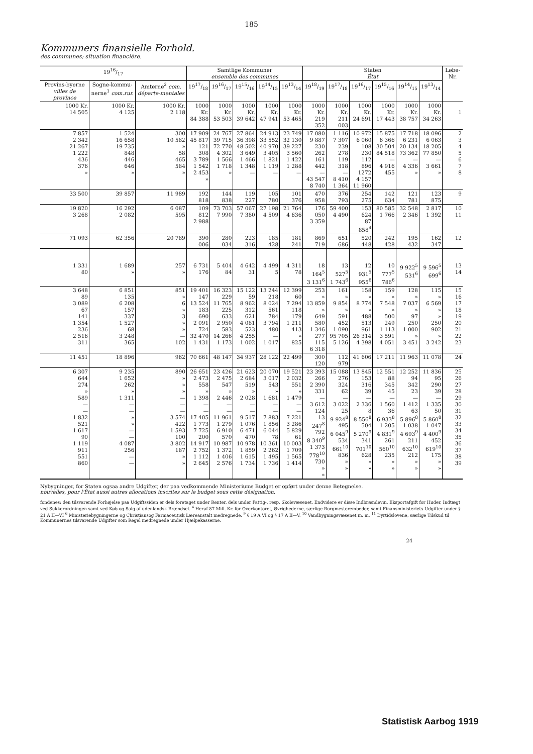185
Kommuners finansielle Forhold.
des communes; situation financière.
| 1916/17 | | | Samtlige Kommuner ensemble des communes | | | | | Staten État | | | | | | Løbe-Nr. |
| --- | --- | --- | --- | --- | --- | --- | --- | --- | --- | --- | --- | --- | --- | --- |
| Provins-byerne villes de province | Sogne-kommu-nerne<sup>1</sup> com.rur. | Amterne<sup>2</sup> com. départe-mentales | 1917/18 | 1916/17 | 1915/16 | 1914/15 | 1913/14 | 1918/19 | 1917/18 | 1916/17 | 1915/16 | 1914/15 | 1913/14 | |
| 1000 Kr. 14 505 | 1000 Kr. 4 125 | 1000 Kr. 2 118 | 1000 Kr. 84 388 | 1000 Kr. 53 503 | 1000 Kr. 39 642 | 1000 Kr. 47 941 | 1000 Kr. 53 465 | 1000 Kr. 219 352 | 1000 Kr. 211 003 | 1000 Kr. 24 691 | 1000 Kr. 17 443 | 1000 Kr. 38 757 | 1000 Kr. 34 263 | 1 |
| 7 857 2 342 21 267 1 222 436 376 » | 1 524 16 658 19 735 848 446 646 » | 300 10 582 » 58 465 584 » | 17 909 45 817 121 308 3 789 1 542 2 453 » | 24 767 39 715 72 770 4 302 1 566 1 718 » | 27 864 36 398 48 502 3 649 1 466 1 348 — | 24 913 33 552 40 970 3 405 1 821 1 119 — | 23 749 32 130 39 227 3 560 1 422 1 288 — | 17 080 9 887 230 262 161 442 — 43 547 8 740 | 1 116 7 307 239 278 119 318 — 8 410 1 364 | 10 972 6 060 108 230 112 896 1272 4 157 11 960 | 15 875 6 366 30 504 84 518 — 4 916 455 | 17 718 6 231 20 134 73 362 — 4 336 » | 18 096 6 063 18 205 77 850 — 3 661 » | 2 3 4 5 6 7 8 |
| 33 500 | 39 857 | 11 989 | 192 818 | 144 838 | 119 227 | 105 780 | 101 376 | 470 958 | 376 793 | 254 275 | 142 634 | 121 781 | 123 875 | 9 |
| 19 820 3 268 | 16 292 2 082 | 6 087 595 | 109 812 2 988 | 73 703 7 990 | 57 067 7 380 | 27 198 4 509 | 21 764 4 636 | 176 050 3 359 | 59 400 4 490 | 153 624 87 858<sup>4</sup> | 80 585 1 766 | 32 548 2 346 | 2 817 1 392 | 10 11 |
| 71 093 | 62 356 | 20 789 | 390 006 | 280 034 | 223 316 | 185 428 | 181 241 | 869 719 | 651 686 | 520 448 | 242 428 | 195 432 | 162 347 | 12 |
| 1 331 80 | 1 689 » | 257 » | 6 731 176 | 5 404 84 | 4 642 31 | 4 499 5 | 4 311 78 | 18 164<sup>5</sup> 3 131<sup>6</sup> | 13 527<sup>5</sup> 1 743<sup>6</sup> | 12 931<sup>5</sup> 955<sup>6</sup> | 10 777<sup>5</sup> 786<sup>6</sup> | 9 922<sup>5</sup> 531<sup>6</sup> | 9 596<sup>5</sup> 699<sup>6</sup> | 13 14 |
| 3 648 89 3 089 67 141 1 354 236 2 516 311 | 6 851 135 6 208 157 337 1 527 68 3 248 365 | 851 » 6 » 3 » » — 102 | 19 401 147 13 524 183 690 2 091 724 32 470 1 431 | 16 323 229 11 765 225 633 2 950 583 14 266 1 173 | 15 122 59 8 962 312 621 4 081 523 4 255 1 002 | 13 244 218 8 024 561 784 3 794 480 — 1 017 | 12 399 60 7 294 118 179 1 211 413 » 825 | 253 » 13 859 » 649 580 1 346 277 115 6 318 | 161 » 9 854 » 591 452 1 090 95 705 5 126 | 158 » 8 774 » 488 513 961 26 314 4 398 | 159 » 7 548 » 500 249 1 113 3 591 4 051 | 128 » 7 037 » 97 250 1 000 » 3 451 | 115 » 6 569 » » 250 902 » 3 242 | 15 16 17 18 19 20 21 22 23 |
| 11 451 | 18 896 | 962 | 70 661 | 48 147 | 34 937 | 28 122 | 22 499 | 300 120 | 112 979 | 41 606 | 17 211 | 11 963 | 11 078 | 24 |
| 6 307 644 274 » 589 — — 1 832 521 1 617 90 1 119 911 551 860 | 9 235 1 652 262 » 1 311 — — » » — — 4 087 256 — — | 890 » » » — — — 3 574 422 1 593 100 3 802 187 » » | 26 651 2 473 558 » 1 398 — — 17 405 1 773 7 725 200 14 917 2 752 1 112 2 645 | 23 426 2 475 547 » 2 446 — — 11 961 1 279 6 910 570 10 987 1 372 1 406 2 576 | 21 623 2 684 519 » 2 028 — — 9 517 1 076 6 471 470 10 978 1 859 1 615 1 734 | 20 070 3 017 543 » 1 681 — — 7 883 1 856 6 044 78 10 361 2 262 1 495 1 736 | 19 521 2 032 551 » 1 479 — — 7 221 3 286 5 829 61 10 003 1 709 1 565 1 414 | 23 393 266 2 390 331 — 3 612 124 13 247<sup>8</sup> 792 8 340<sup>9</sup> 1 373 778<sup>10</sup> 730 » » | 15 088 276 324 62 — 3 022 25 9 924<sup>8</sup> 495 6 045<sup>9</sup> 534 661<sup>10</sup> 836 » » | 13 845 153 316 39 — 2 336 8 8 556<sup>8</sup> 504 5 270<sup>9</sup> 341 701<sup>10</sup> 628 » » | 12 551 88 345 45 — 1 560 36 6 933<sup>8</sup> 1 205 4 831<sup>9</sup> 261 560<sup>10</sup> 235 » » | 12 252 94 342 23 — 1 412 63 5 896<sup>8</sup> 1 038 4 693<sup>9</sup> 211 632<sup>10</sup> 212 » » | 11 836 95 290 39 — 1 335 50 5 860<sup>8</sup> 1 047 4 400<sup>9</sup> 452 619<sup>10</sup> 175 » » | 25 26 27 28 29 30 31 32 33 34 35 36 37 38 39 |
Nybygninger, for Staten ogsaa andre Udgifter, der paa vedkommende Ministeriums Budget er opført under denne Betegnelse.
nouvelles, pour l'État aussi autres allocations inscrites sur le budget sous cette désignation.
fondenes; den tilsvarende Forhøjelse paa Udgiftssiden er dels foretaget under Renter, dels under Fattig-, resp. Skolevæsenet. Endvidere er disse Indbrændevin, Eksportafgift for Huder, Indtægt ved Sukkerordningen samt ved Køb og Salg af udenlandsk Brændsel. <sup>4</sup> Heraf 87 Mill. Kr. for Overkontoret, Øvrighederne, særlige Borgmesterembeder, samt Finansministeriets Udgifter under § 21 A II—VI <sup>6</sup> Ministeriebygningerne og Christiansog Farmaceutisk Læreanstalt medregnede. <sup>9</sup> § 19 A VI og § 17 A II—V. <sup>10</sup> Vandbygningsvæsenet m. m. <sup>11</sup> Dyrtidslovene, særlige Tilskud til Kommunernes tilsvarende Udgifter som Regel medregnede under Hjælpekasserne.
24
Statistisk Aarbog 1919